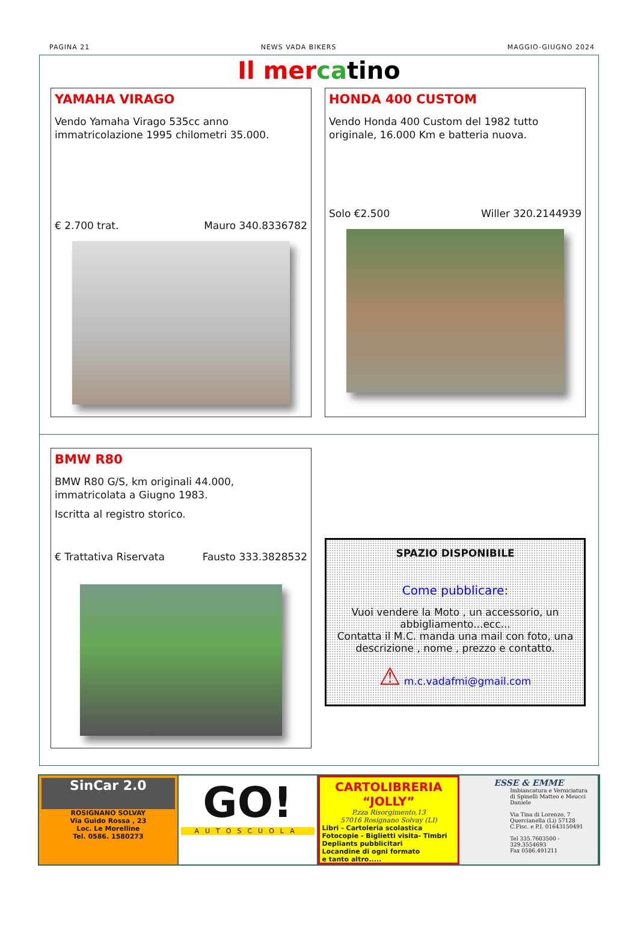PAGINA 21 NEWS VADA BIKERS MAGGIO-GIUGNO 2024
Il mer ca tino
YAMAHA VIRAGO
Vendo Yamaha Virago 535cc anno immatricolazione 1995 chilometri 35.000.
€ 2.700 trat. Mauro 340.8336782
HONDA 400 CUSTOM
Vendo Honda 400 Custom del 1982 tutto originale, 16.000 Km e batteria nuova.
Solo €2.500 Willer 320.2144939
BMW R80
BMW R80 G/S, km originali 44.000, immatricolata a Giugno 1983.
Iscritta al registro storico.
€ Trattativa Riservata Fausto 333.3828532
SPAZIO DISPONIBILE
Come pubblicare:
Vuoi vendere la Moto , un accessorio, un abbigliamento...ecc...
Contatta il M.C. manda una mail con foto, una descrizione , nome , prezzo e contatto.
⚠ m.c.vadafmi@gmail.com
SinCar 2.0
ROSIGNANO SOLVAY
Via Guido Rossa , 23
Loc. Le Morelline
Tel. 0586. 1580273
GO!
AUTOSCUOLA
CARTOLIBRERIA “JOLLY”
P.zza Risorgimento,13
57016 Rosignano Solvay (LI)
Libri - Cartoleria scolastica
Fotocopie - Biglietti visita- Timbri
Depliants pubblicitari
Locandine di ogni formato
e tanto altro.....
ESSE & EMME
Imbiancatura e Verniciatura
di Spinelli Matteo e Meucci Daniele
Via Tina di Lorenzo, 7
Quercianella (Li) 57128
C.Fisc. e P.I. 01643150491
Tel 335.7603500 - 329.3554693
Fax 0586.491211